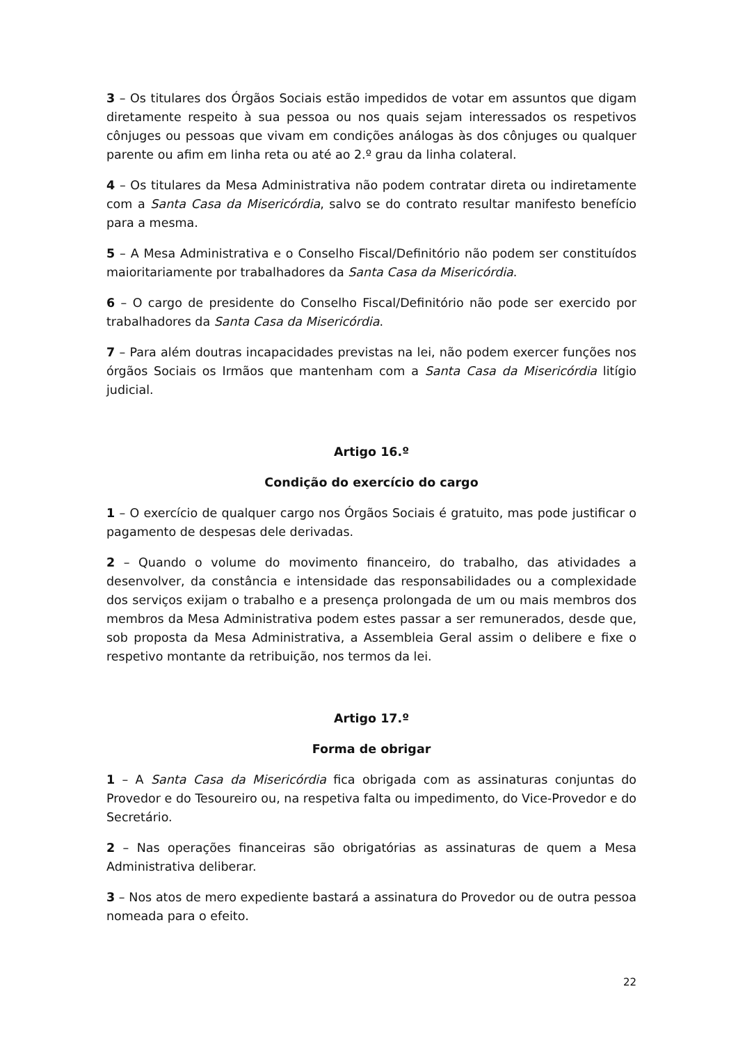3 – Os titulares dos Órgãos Sociais estão impedidos de votar em assuntos que digam diretamente respeito à sua pessoa ou nos quais sejam interessados os respetivos cônjuges ou pessoas que vivam em condições análogas às dos cônjuges ou qualquer parente ou afim em linha reta ou até ao 2.º grau da linha colateral.
4 – Os titulares da Mesa Administrativa não podem contratar direta ou indiretamente com a Santa Casa da Misericórdia, salvo se do contrato resultar manifesto benefício para a mesma.
5 – A Mesa Administrativa e o Conselho Fiscal/Definitório não podem ser constituídos maioritariamente por trabalhadores da Santa Casa da Misericórdia.
6 – O cargo de presidente do Conselho Fiscal/Definitório não pode ser exercido por trabalhadores da Santa Casa da Misericórdia.
7 – Para além doutras incapacidades previstas na lei, não podem exercer funções nos órgãos Sociais os Irmãos que mantenham com a Santa Casa da Misericórdia litígio judicial.
Artigo 16.º
Condição do exercício do cargo
1 – O exercício de qualquer cargo nos Órgãos Sociais é gratuito, mas pode justificar o pagamento de despesas dele derivadas.
2 – Quando o volume do movimento financeiro, do trabalho, das atividades a desenvolver, da constância e intensidade das responsabilidades ou a complexidade dos serviços exijam o trabalho e a presença prolongada de um ou mais membros dos membros da Mesa Administrativa podem estes passar a ser remunerados, desde que, sob proposta da Mesa Administrativa, a Assembleia Geral assim o delibere e fixe o respetivo montante da retribuição, nos termos da lei.
Artigo 17.º
Forma de obrigar
1 – A Santa Casa da Misericórdia fica obrigada com as assinaturas conjuntas do Provedor e do Tesoureiro ou, na respetiva falta ou impedimento, do Vice-Provedor e do Secretário.
2 – Nas operações financeiras são obrigatórias as assinaturas de quem a Mesa Administrativa deliberar.
3 – Nos atos de mero expediente bastará a assinatura do Provedor ou de outra pessoa nomeada para o efeito.
22